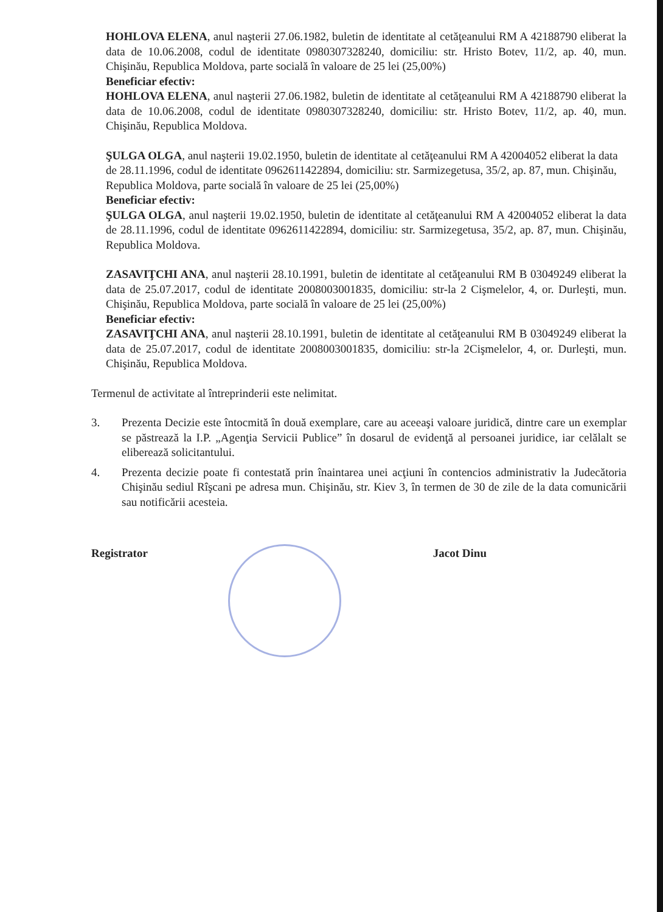HOHLOVA ELENA, anul naşterii 27.06.1982, buletin de identitate al cetăţeanului RM A 42188790 eliberat la data de 10.06.2008, codul de identitate 0980307328240, domiciliu: str. Hristo Botev, 11/2, ap. 40, mun. Chişinău, Republica Moldova, parte socială în valoare de 25 lei (25,00%)
Beneficiar efectiv:
HOHLOVA ELENA, anul naşterii 27.06.1982, buletin de identitate al cetăţeanului RM A 42188790 eliberat la data de 10.06.2008, codul de identitate 0980307328240, domiciliu: str. Hristo Botev, 11/2, ap. 40, mun. Chişinău, Republica Moldova.
ŞULGA OLGA, anul naşterii 19.02.1950, buletin de identitate al cetăţeanului RM A 42004052 eliberat la data de 28.11.1996, codul de identitate 0962611422894, domiciliu: str. Sarmizegetusa, 35/2, ap. 87, mun. Chişinău, Republica Moldova, parte socială în valoare de 25 lei (25,00%)
Beneficiar efectiv:
ŞULGA OLGA, anul naşterii 19.02.1950, buletin de identitate al cetăţeanului RM A 42004052 eliberat la data de 28.11.1996, codul de identitate 0962611422894, domiciliu: str. Sarmizegetusa, 35/2, ap. 87, mun. Chişinău, Republica Moldova.
ZASAVIŢCHI ANA, anul naşterii 28.10.1991, buletin de identitate al cetăţeanului RM B 03049249 eliberat la data de 25.07.2017, codul de identitate 2008003001835, domiciliu: str-la 2 Cişmelelor, 4, or. Durleşti, mun. Chişinău, Republica Moldova, parte socială în valoare de 25 lei (25,00%)
Beneficiar efectiv:
ZASAVIŢCHI ANA, anul naşterii 28.10.1991, buletin de identitate al cetăţeanului RM B 03049249 eliberat la data de 25.07.2017, codul de identitate 2008003001835, domiciliu: str-la 2Cişmelelor, 4, or. Durleşti, mun. Chişinău, Republica Moldova.
Termenul de activitate al întreprinderii este nelimitat.
3. Prezenta Decizie este întocmită în două exemplare, care au aceeaşi valoare juridică, dintre care un exemplar se păstrează la I.P. „Agenţia Servicii Publice” în dosarul de evidenţă al persoanei juridice, iar celălalt se eliberează solicitantului.
4. Prezenta decizie poate fi contestată prin înaintarea unei acţiuni în contencios administrativ la Judecătoria Chişinău sediul Rîşcani pe adresa mun. Chişinău, str. Kiev 3, în termen de 30 de zile de la data comunicării sau notificării acesteia.
Registrator Jacot Dinu